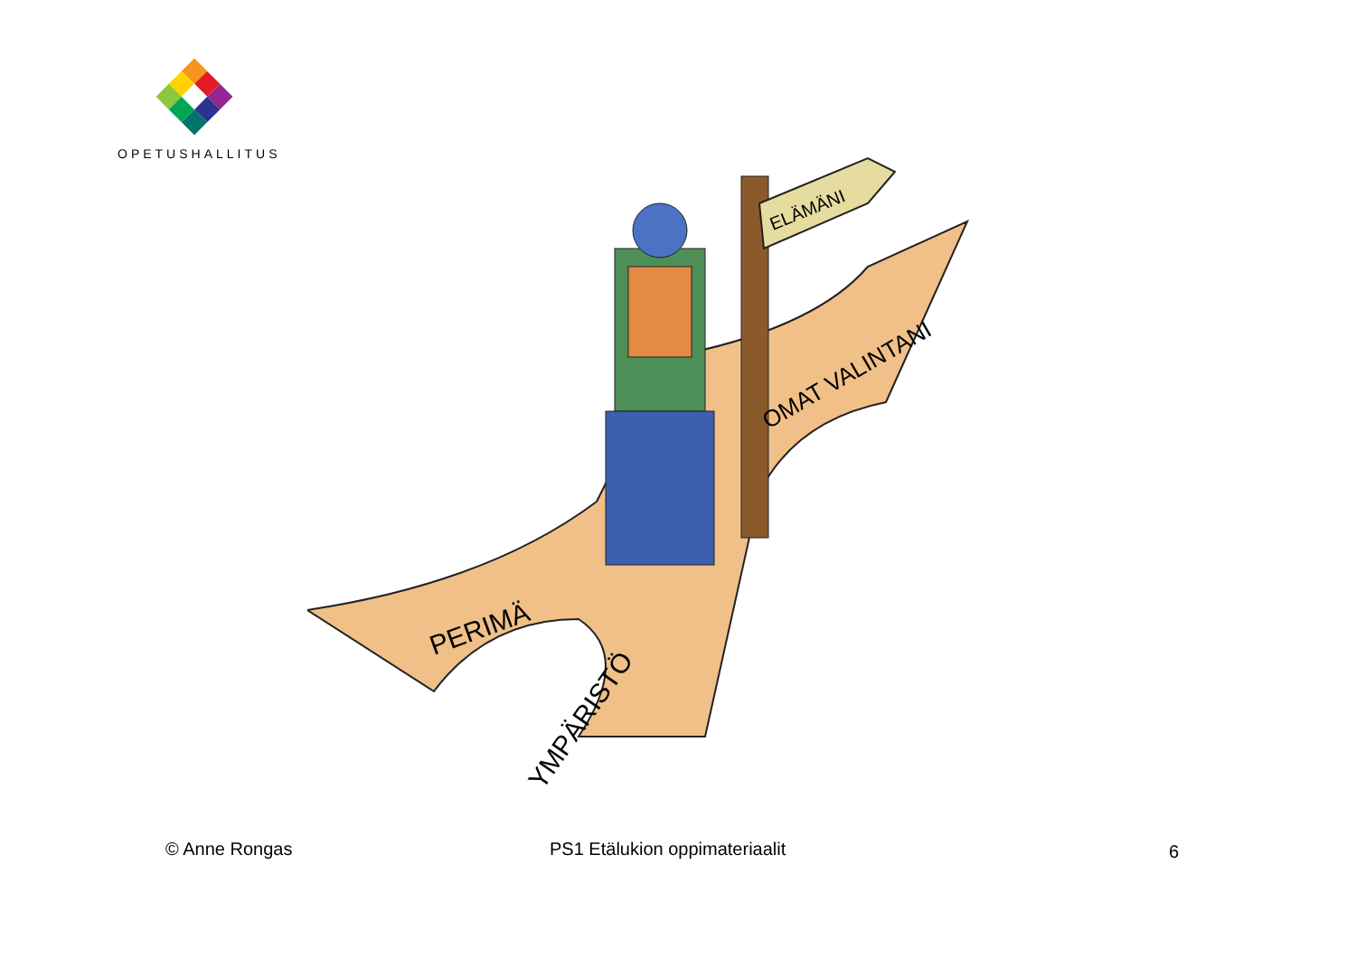OPETUSHALLITUS
ELÄMÄNI
PERIMÄ
YMPÄRISTÖ
OMAT VALINTANI
© Anne Rongas PS1 Etälukion oppimateriaalit 6